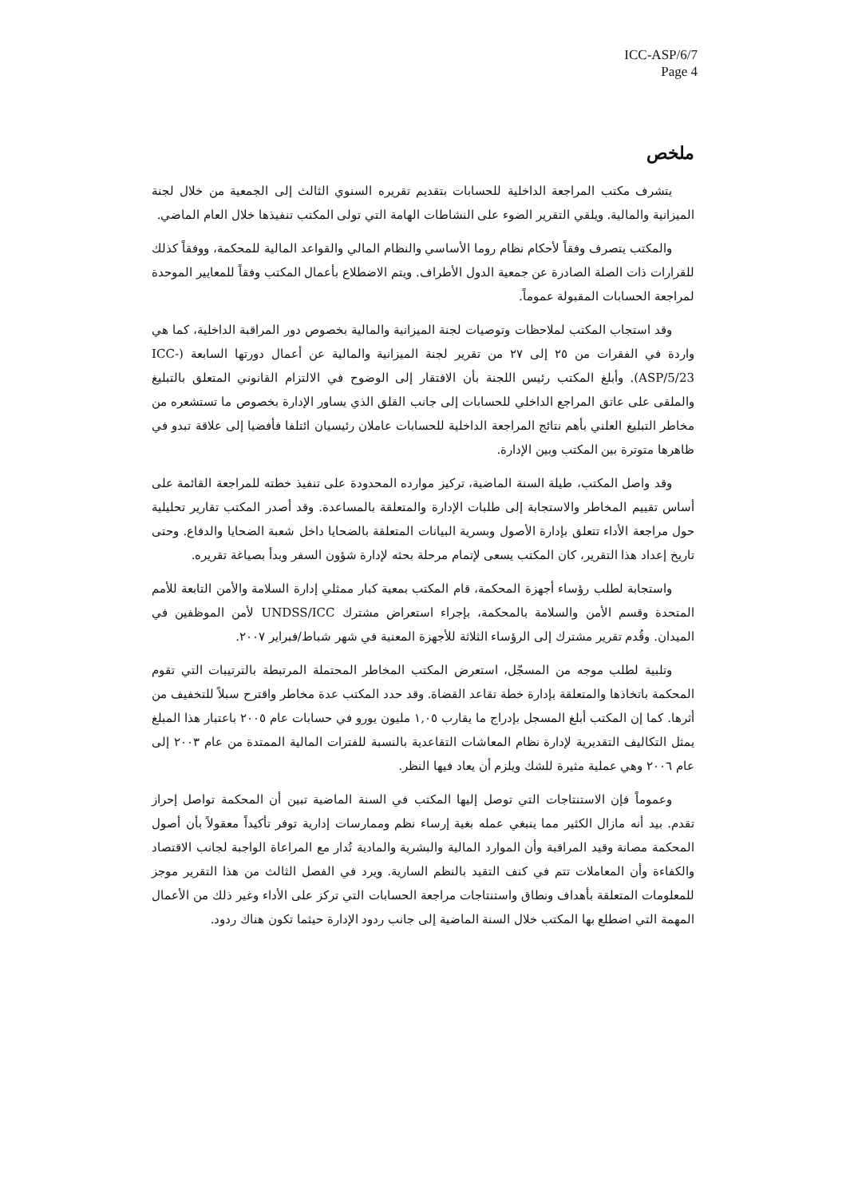ICC-ASP/6/7
Page 4
ملخص
يتشرف مكتب المراجعة الداخلية للحسابات بتقديم تقريره السنوي الثالث إلى الجمعية من خلال لجنة الميزانية والمالية. ويلقي التقرير الضوء على النشاطات الهامة التي تولى المكتب تنفيذها خلال العام الماضي.
والمكتب يتصرف وفقاً لأحكام نظام روما الأساسي والنظام المالي والقواعد المالية للمحكمة، ووفقاً كذلك للقرارات ذات الصلة الصادرة عن جمعية الدول الأطراف. ويتم الاضطلاع بأعمال المكتب وفقاً للمعايير الموحدة لمراجعة الحسابات المقبولة عموماً.
وقد استجاب المكتب لملاحظات وتوصيات لجنة الميزانية والمالية بخصوص دور المراقبة الداخلية، كما هي واردة في الفقرات من ٢٥ إلى ٢٧ من تقرير لجنة الميزانية والمالية عن أعمال دورتها السابعة (ICC-ASP/5/23). وأبلغ المكتب رئيس اللجنة بأن الافتقار إلى الوضوح في الالتزام القانوني المتعلق بالتبليغ والملقى على عاتق المراجع الداخلي للحسابات إلى جانب القلق الذي يساور الإدارة بخصوص ما تستشعره من مخاطر التبليغ العلني بأهم نتائج المراجعة الداخلية للحسابات عاملان رئيسيان ائتلفا فأفضيا إلى علاقة تبدو في ظاهرها متوترة بين المكتب وبين الإدارة.
وقد واصل المكتب، طيلة السنة الماضية، تركيز موارده المحدودة على تنفيذ خطته للمراجعة القائمة على أساس تقييم المخاطر والاستجابة إلى طلبات الإدارة والمتعلقة بالمساعدة. وقد أصدر المكتب تقارير تحليلية حول مراجعة الأداء تتعلق بإدارة الأصول وبسرية البيانات المتعلقة بالضحايا داخل شعبة الضحايا والدفاع. وحتى تاريخ إعداد هذا التقرير، كان المكتب يسعى لإتمام مرحلة بحثه لإدارة شؤون السفر وبدأ بصياغة تقريره.
واستجابة لطلب رؤساء أجهزة المحكمة، قام المكتب بمعية كبار ممثلي إدارة السلامة والأمن التابعة للأمم المتحدة وقسم الأمن والسلامة بالمحكمة، بإجراء استعراض مشترك UNDSS/ICC لأمن الموظفين في الميدان. وقُدم تقرير مشترك إلى الرؤساء الثلاثة للأجهزة المعنية في شهر شباط/فبراير ٢٠٠٧.
وتلبية لطلب موجه من المسجّل، استعرض المكتب المخاطر المحتملة المرتبطة بالترتيبات التي تقوم المحكمة باتخاذها والمتعلقة بإدارة خطة تقاعد القضاة. وقد حدد المكتب عدة مخاطر واقترح سبلاً للتخفيف من أثرها. كما إن المكتب أبلغ المسجل بإدراج ما يقارب ١,٠٥ مليون يورو في حسابات عام ٢٠٠٥ باعتبار هذا المبلغ يمثل التكاليف التقديرية لإدارة نظام المعاشات التقاعدية بالنسبة للفترات المالية الممتدة من عام ٢٠٠٣ إلى عام ٢٠٠٦ وهي عملية مثيرة للشك ويلزم أن يعاد فيها النظر.
وعموماً فإن الاستنتاجات التي توصل إليها المكتب في السنة الماضية تبين أن المحكمة تواصل إحراز تقدم. بيد أنه مازال الكثير مما ينبغي عمله بغية إرساء نظم وممارسات إدارية توفر تأكيداً معقولاً بأن أصول المحكمة مصانة وقيد المراقبة وأن الموارد المالية والبشرية والمادية تُدار مع المراعاة الواجبة لجانب الاقتصاد والكفاءة وأن المعاملات تتم في كنف التقيد بالنظم السارية. ويرد في الفصل الثالث من هذا التقرير موجز للمعلومات المتعلقة بأهداف ونطاق واستنتاجات مراجعة الحسابات التي تركز على الأداء وغير ذلك من الأعمال المهمة التي اضطلع بها المكتب خلال السنة الماضية إلى جانب ردود الإدارة حيثما تكون هناك ردود.